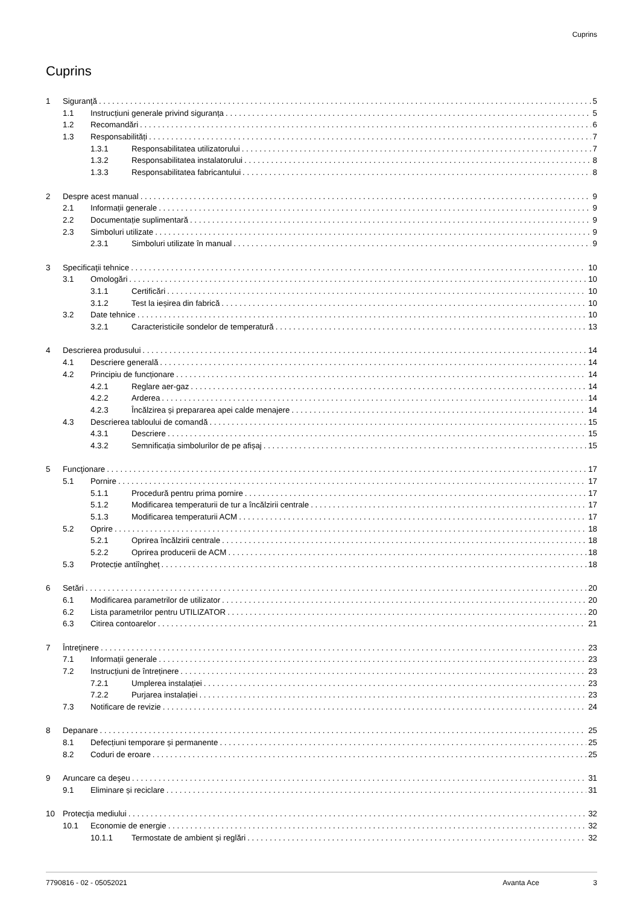Cuprins
Cuprins
1 Siguranţă 5
1.1 Instrucțiuni generale privind siguranța 5
1.2 Recomandări 6
1.3 Responsabilități 7
1.3.1 Responsabilitatea utilizatorului 7
1.3.2 Responsabilitatea instalatorului 8
1.3.3 Responsabilitatea fabricantului 8
2 Despre acest manual 9
2.1 Informații generale 9
2.2 Documentație suplimentară 9
2.3 Simboluri utilizate 9
2.3.1 Simboluri utilizate în manual 9
3 Specificaţii tehnice 10
3.1 Omologări 10
3.1.1 Certificări 10
3.1.2 Test la ieșirea din fabrică 10
3.2 Date tehnice 10
3.2.1 Caracteristicile sondelor de temperatură 13
4 Descrierea produsului 14
4.1 Descriere generală 14
4.2 Principiu de funcționare 14
4.2.1 Reglare aer-gaz 14
4.2.2 Arderea 14
4.2.3 Încălzirea și prepararea apei calde menajere 14
4.3 Descrierea tabloului de comandă 15
4.3.1 Descriere 15
4.3.2 Semnificația simbolurilor de pe afișaj 15
5 Funcţionare 17
5.1 Pornire 17
5.1.1 Procedură pentru prima pornire 17
5.1.2 Modificarea temperaturii de tur a încălzirii centrale 17
5.1.3 Modificarea temperaturii ACM 17
5.2 Oprire 18
5.2.1 Oprirea încălzirii centrale 18
5.2.2 Oprirea producerii de ACM 18
5.3 Protecție antiîngheț 18
6 Setări 20
6.1 Modificarea parametrilor de utilizator 20
6.2 Lista parametrilor pentru UTILIZATOR 20
6.3 Citirea contoarelor 21
7 Întreţinere 23
7.1 Informații generale 23
7.2 Instrucțiuni de întreținere 23
7.2.1 Umplerea instalației 23
7.2.2 Purjarea instalației 23
7.3 Notificare de revizie 24
8 Depanare 25
8.1 Defecțiuni temporare și permanente 25
8.2 Coduri de eroare 25
9 Aruncare ca deşeu 31
9.1 Eliminare și reciclare 31
10 Protecţia mediului 32
10.1 Economie de energie 32
10.1.1 Termostate de ambient și reglări 32
7790816 - 02 - 05052021 Avanta Ace 3